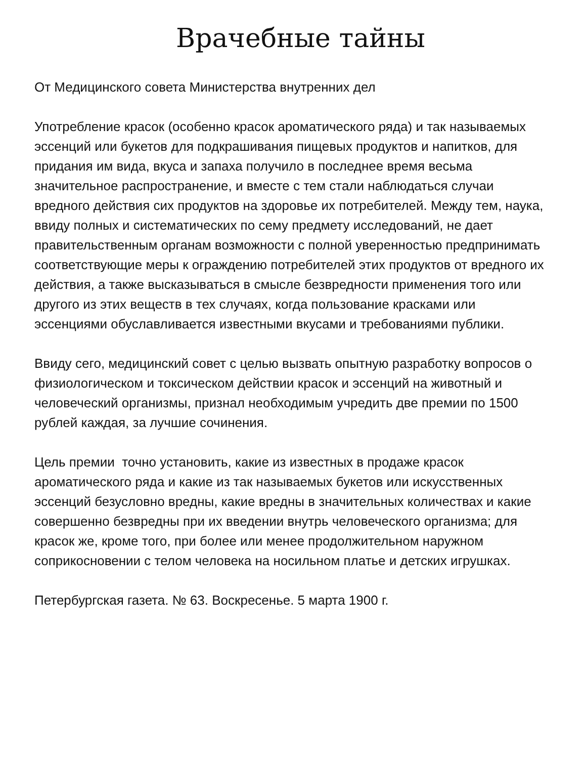Врачебные тайны
От Медицинского совета Министерства внутренних дел
Употребление красок (особенно красок ароматического ряда) и так называемых эссенций или букетов для подкрашивания пищевых продуктов и напитков, для придания им вида, вкуса и запаха получило в последнее время весьма значительное распространение, и вместе с тем стали наблюдаться случаи вредного действия сих продуктов на здоровье их потребителей. Между тем, наука, ввиду полных и систематических по сему предмету исследований, не дает правительственным органам возможности с полной уверенностью предпринимать соответствующие меры к ограждению потребителей этих продуктов от вредного их действия, а также высказываться в смысле безвредности применения того или другого из этих веществ в тех случаях, когда пользование красками или эссенциями обуславливается известными вкусами и требованиями публики.
Ввиду сего, медицинский совет с целью вызвать опытную разработку вопросов о физиологическом и токсическом действии красок и эссенций на животный и человеческий организмы, признал необходимым учредить две премии по 1500 рублей каждая, за лучшие сочинения.
Цель премии точно установить, какие из известных в продаже красок ароматического ряда и какие из так называемых букетов или искусственных эссенций безусловно вредны, какие вредны в значительных количествах и какие совершенно безвредны при их введении внутрь человеческого организма; для красок же, кроме того, при более или менее продолжительном наружном соприкосновении с телом человека на носильном платье и детских игрушках.
Петербургская газета. № 63. Воскресенье. 5 марта 1900 г.